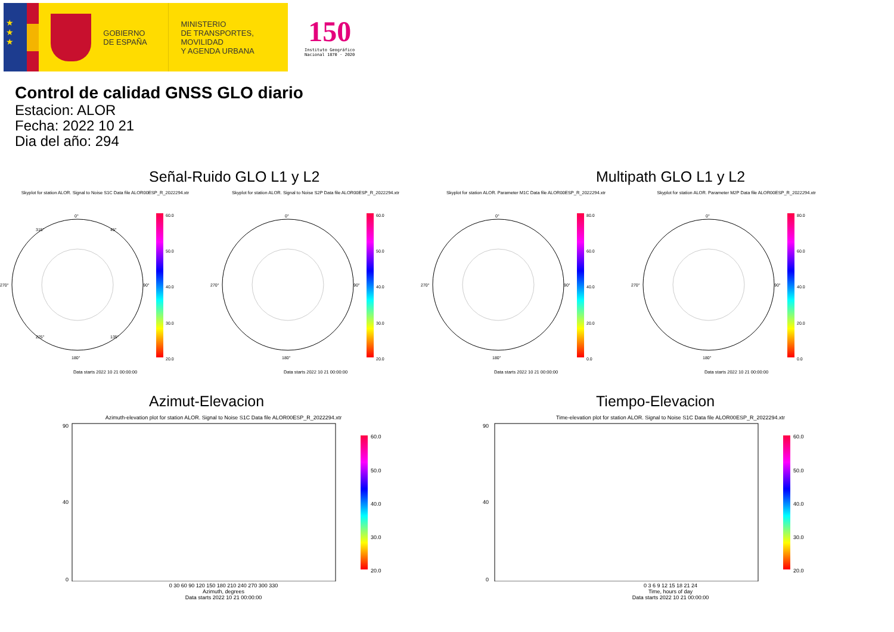★
★
★
GOBIERNO
DE ESPAÑA
MINISTERIO
DE TRANSPORTES, MOVILIDAD
Y AGENDA URBANA
150
Instituto Geográfico
Nacional 1870 · 2020
Control de calidad GNSS GLO diario
Estacion: ALOR
Fecha: 2022 10 21
Dia del año: 294
Señal-Ruido GLO L1 y L2 Multipath GLO L1 y L2
Skyplot for station ALOR. Signal to Noise S1C Data file ALOR00ESP_R_2022294.xtr
Skyplot for station ALOR. Signal to Noise S2P Data file ALOR00ESP_R_2022294.xtr
Skyplot for station ALOR. Parameter M1C Data file ALOR00ESP_R_2022294.xtr Skyplot for station ALOR. Parameter M2P Data file ALOR00ESP_R_2022294.xtr
0°
315°
45°
270°
90°
225°
135°
180°
60.0
50.0
40.0
30.0
20.0
Data starts 2022 10 21 00:00:00
0°
270°
90°
180°
60.0
50.0
40.0
30.0
20.0
Data starts 2022 10 21 00:00:00
0°
270°
90°
180°
80.0
60.0
40.0
20.0
0.0
Data starts 2022 10 21 00:00:00
0°
270°
90°
180°
80.0
60.0
40.0
20.0
0.0
Data starts 2022 10 21 00:00:00
Azimut-Elevacion Tiempo-Elevacion
Azimuth-elevation plot for station ALOR. Signal to Noise S1C Data file ALOR00ESP_R_2022294.xtr
90
40
0
60.0
50.0
40.0
30.0
20.0
0 30 60 90 120 150 180 210 240 270 300 330
Azimuth, degrees
Data starts 2022 10 21 00:00:00
Time-elevation plot for station ALOR. Signal to Noise S1C Data file ALOR00ESP_R_2022294.xtr
90
40
0
60.0
50.0
40.0
30.0
20.0
0 3 6 9 12 15 18 21 24
Time, hours of day
Data starts 2022 10 21 00:00:00